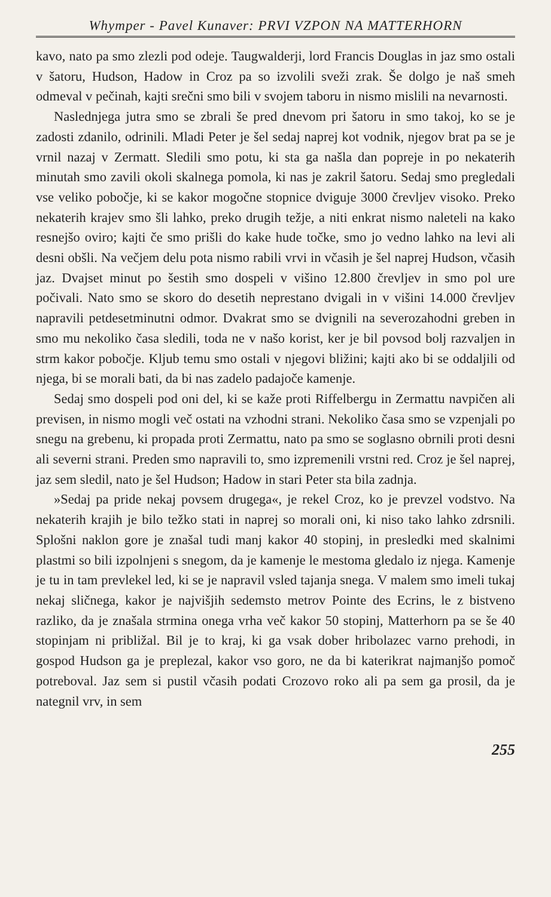Whymper - Pavel Kunaver: PRVI VZPON NA MATTERHORN
kavo, nato pa smo zlezli pod odeje. Taugwalderji, lord Francis Douglas in jaz smo ostali v šatoru, Hudson, Hadow in Croz pa so izvolili sveži zrak. Še dolgo je naš smeh odmeval v pečinah, kajti srečni smo bili v svojem taboru in nismo mislili na nevarnosti.
Naslednjega jutra smo se zbrali še pred dnevom pri šatoru in smo takoj, ko se je zadosti zdanilo, odrinili. Mladi Peter je šel sedaj naprej kot vodnik, njegov brat pa se je vrnil nazaj v Zermatt. Sledili smo potu, ki sta ga našla dan popreje in po nekaterih minutah smo zavili okoli skalnega pomola, ki nas je zakril šatoru. Sedaj smo pregledali vse veliko pobočje, ki se kakor mogočne stopnice dviguje 3000 črevljev visoko. Preko nekaterih krajev smo šli lahko, preko drugih težje, a niti enkrat nismo naleteli na kako resnejšo oviro; kajti če smo prišli do kake hude točke, smo jo vedno lahko na levi ali desni obšli. Na večjem delu pota nismo rabili vrvi in včasih je šel naprej Hudson, včasih jaz. Dvajset minut po šestih smo dospeli v višino 12.800 črevljev in smo pol ure počivali. Nato smo se skoro do desetih neprestano dvigali in v višini 14.000 črevljev napravili petdesetminutni odmor. Dvakrat smo se dvignili na severozahodni greben in smo mu nekoliko časa sledili, toda ne v našo korist, ker je bil povsod bolj razvaljen in strm kakor pobočje. Kljub temu smo ostali v njegovi bližini; kajti ako bi se oddaljili od njega, bi se morali bati, da bi nas zadelo padajoče kamenje.
Sedaj smo dospeli pod oni del, ki se kaže proti Riffelbergu in Zermattu navpičen ali previsen, in nismo mogli več ostati na vzhodni strani. Nekoliko časa smo se vzpenjali po snegu na grebenu, ki propada proti Zermattu, nato pa smo se soglasno obrnili proti desni ali severni strani. Preden smo napravili to, smo izpremenili vrstni red. Croz je šel naprej, jaz sem sledil, nato je šel Hudson; Hadow in stari Peter sta bila zadnja.
»Sedaj pa pride nekaj povsem drugega«, je rekel Croz, ko je prevzel vodstvo. Na nekaterih krajih je bilo težko stati in naprej so morali oni, ki niso tako lahko zdrsnili. Splošni naklon gore je znašal tudi manj kakor 40 stopinj, in presledki med skalnimi plastmi so bili izpolnjeni s snegom, da je kamenje le mestoma gledalo iz njega. Kamenje je tu in tam prevlekel led, ki se je napravil vsled tajanja snega. V malem smo imeli tukaj nekaj sličnega, kakor je najvišjih sedemsto metrov Pointe des Ecrins, le z bistveno razliko, da je znašala strmina onega vrha več kakor 50 stopinj, Matterhorn pa se še 40 stopinjam ni približal. Bil je to kraj, ki ga vsak dober hribolazec varno prehodi, in gospod Hudson ga je preplezal, kakor vso goro, ne da bi katerikrat najmanjšo pomoč potreboval. Jaz sem si pustil včasih podati Crozovo roko ali pa sem ga prosil, da je nategnil vrv, in sem
255